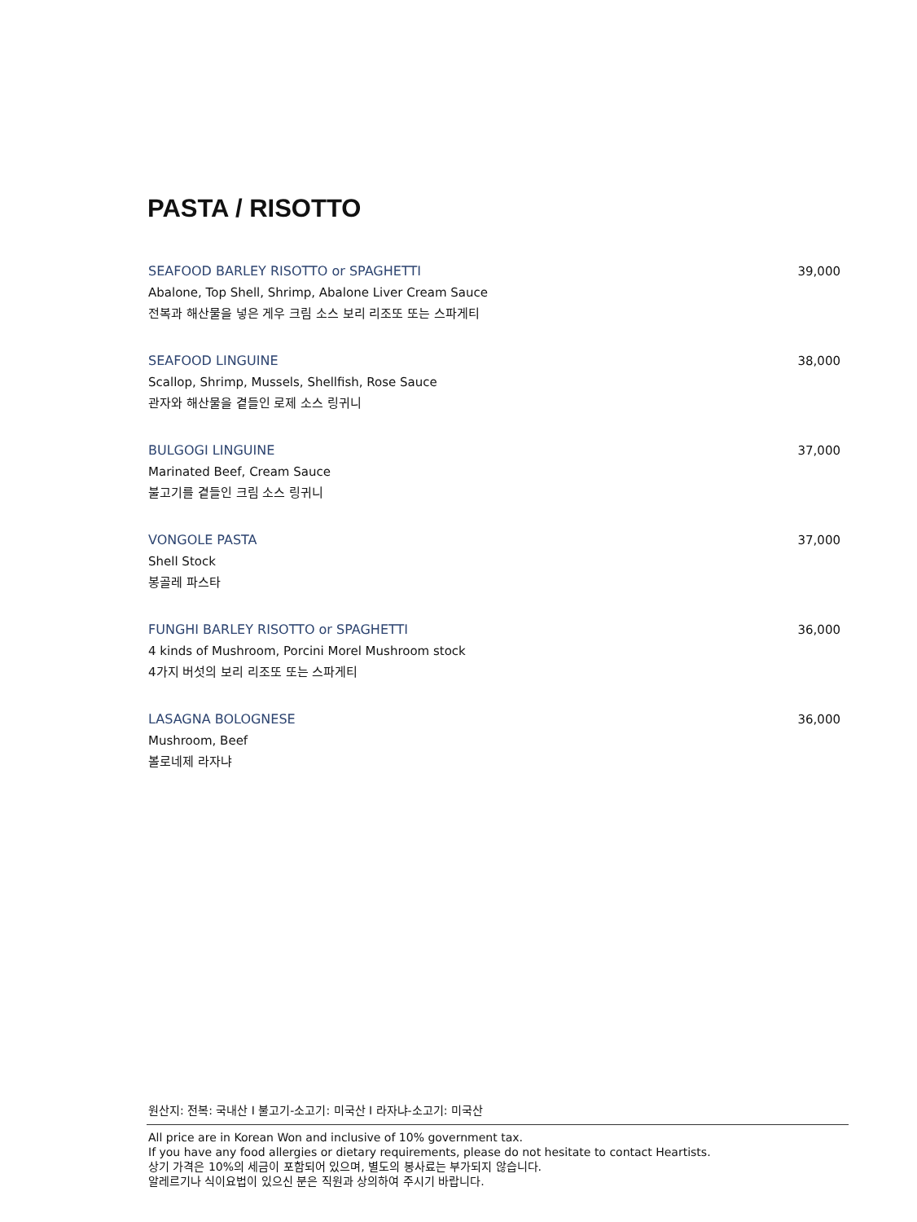PASTA / RISOTTO
SEAFOOD BARLEY RISOTTO or SPAGHETTI 39,000
Abalone, Top Shell, Shrimp, Abalone Liver Cream Sauce
전복과 해산물을 넣은 게우 크림 소스 보리 리조또 또는 스파게티
SEAFOOD LINGUINE 38,000
Scallop, Shrimp, Mussels, Shellfish, Rose Sauce
관자와 해산물을 곁들인 로제 소스 링귀니
BULGOGI LINGUINE 37,000
Marinated Beef, Cream Sauce
불고기를 곁들인 크림 소스 링귀니
VONGOLE PASTA 37,000
Shell Stock
봉골레 파스타
FUNGHI BARLEY RISOTTO or SPAGHETTI 36,000
4 kinds of Mushroom, Porcini Morel Mushroom stock
4가지 버섯의 보리 리조또 또는 스파게티
LASAGNA BOLOGNESE 36,000
Mushroom, Beef
볼로네제 라자냐
원산지: 전복: 국내산 I 불고기-소고기: 미국산 I 라자냐-소고기: 미국산
All price are in Korean Won and inclusive of 10% government tax.
If you have any food allergies or dietary requirements, please do not hesitate to contact Heartists.
상기 가격은 10%의 세금이 포함되어 있으며, 별도의 봉사료는 부가되지 않습니다.
알레르기나 식이요법이 있으신 분은 직원과 상의하여 주시기 바랍니다.